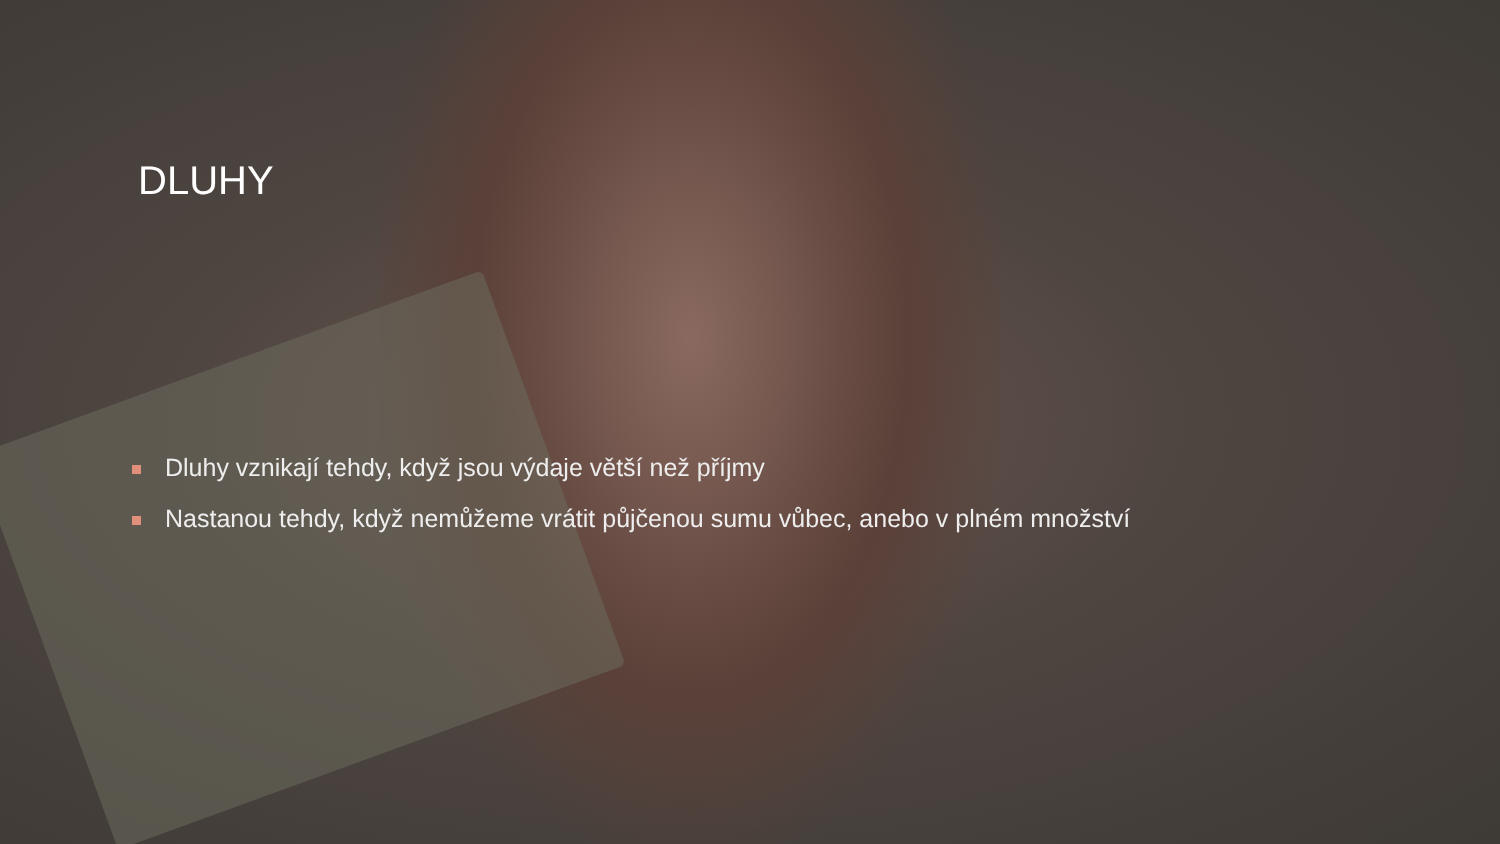DLUHY
Dluhy vznikají tehdy, když jsou výdaje větší než příjmy
Nastanou tehdy, když nemůžeme vrátit půjčenou sumu vůbec, anebo v plném množství